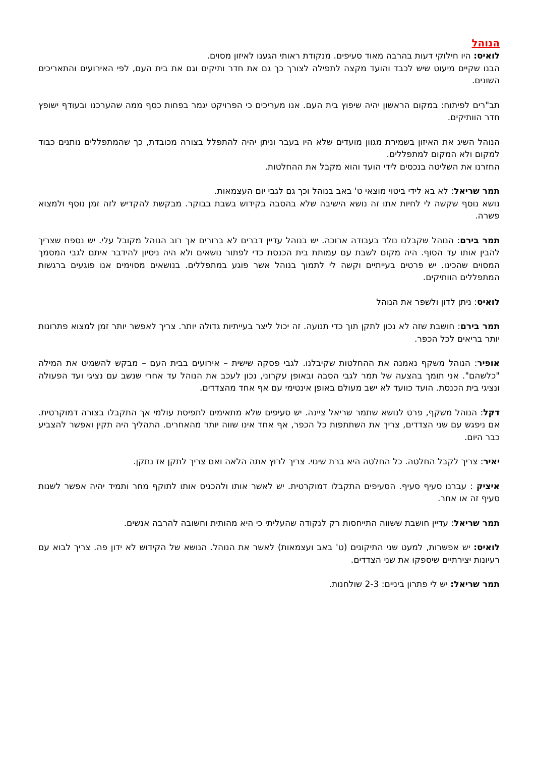הנוהל
לואיס: היו חילוקי דעות בהרבה מאוד סעיפים. מנקודת ראותי הגענו לאיזון מסוים.
הבנו שקיים מיעוט שיש לכבד והועד מקצה לתפילה לצורך כך גם את חדר ותיקים וגם את בית העם, לפי האירועים והתאריכים השונים.
תב"רים לפיתוח: במקום הראשון יהיה שיפוץ בית העם. אנו מעריכים כי הפרויקט יגמר בפחות כסף ממה שהערכנו ובעודף ישופץ חדר הוותיקים.
הנוהל השיג את האיזון בשמירת מגוון מועדים שלא היו בעבר וניתן יהיה להתפלל בצורה מכובדת, כך שהמתפללים נותנים כבוד למקום ולא המקום למתפללים.
החזרנו את השליטה בנכסים לידי הועד והוא מקבל את ההחלטות.
תמר שריאל: לא בא לידי ביטוי מוצאי ט' באב בנוהל וכך גם לגבי יום העצמאות.
נושא נוסף שקשה לי לחיות אתו זה נושא הישיבה שלא בהסבה בקידוש בשבת בבוקר. מבקשת להקדיש לזה זמן נוסף ולמצוא פשרה.
תמר בירם: הנוהל שקבלנו נולד בעבודה ארוכה. יש בנוהל עדיין דברים לא ברורים אך רוב הנוהל מקובל עלי. יש נספח שצריך להבין אותו עד הסוף. היה מקום לשבת עם עמותת בית הכנסת כדי לפתור נושאים ולא היה ניסיון להידבר איתם לגבי המסמך המסוים שהכינו. יש פרטים בעייתיים וקשה לי לתמוך בנוהל אשר פוגע במתפללים. בנושאים מסוימים אנו פוגעים ברגשות המתפללים הוותיקים.
לואיס: ניתן לדון ולשפר את הנוהל
תמר בירם: חושבת שזה לא נכון לתקן תוך כדי תנועה. זה יכול ליצר בעייתיות גדולה יותר. צריך לאפשר יותר זמן למצוא פתרונות יותר בריאים לכל הכפר.
אופיר: הנוהל משקף נאמנה את ההחלטות שקיבלנו. לגבי פסקה שישית – אירועים בבית העם – מבקש להשמיט את המילה "כלשהם". אני תומך בהצעה של תמר לגבי הסבה ובאופן עקרוני, נכון לעכב את הנוהל עד אחרי שנשב עם נציגי ועד הפעולה ונציגי בית הכנסת. הועד כוועד לא ישב מעולם באופן אינטימי עם אף אחד מהצדדים.
דקל: הנוהל משקף, פרט לנושא שתמר שריאל ציינה. יש סעיפים שלא מתאימים לתפיסת עולמי אך התקבלו בצורה דמוקרטית. אם ניפגש עם שני הצדדים, צריך את השתתפות כל הכפר, אף אחד אינו שווה יותר מהאחרים. התהליך היה תקין ואפשר להצביע כבר היום.
יאיר: צריך לקבל החלטה. כל החלטה היא ברת שינוי. צריך לרוץ אתה הלאה ואם צריך לתקן אז נתקן.
איציק : עברנו סעיף סעיף. הסעיפים התקבלו דמוקרטית. יש לאשר אותו ולהכניס אותו לתוקף מחר ותמיד יהיה אפשר לשנות סעיף זה או אחר.
תמר שריאל: עדיין חושבת ששווה התייחסות רק לנקודה שהעליתי כי היא מהותית וחשובה להרבה אנשים.
לואיס: יש אפשרות, למעט שני התיקונים (ט' באב ועצמאות) לאשר את הנוהל. הנושא של הקידוש לא ידון פה. צריך לבוא עם רעיונות יצירתיים שיספקו את שני הצדדים.
תמר שריאל: יש לי פתרון ביניים: 2-3 שולחנות.